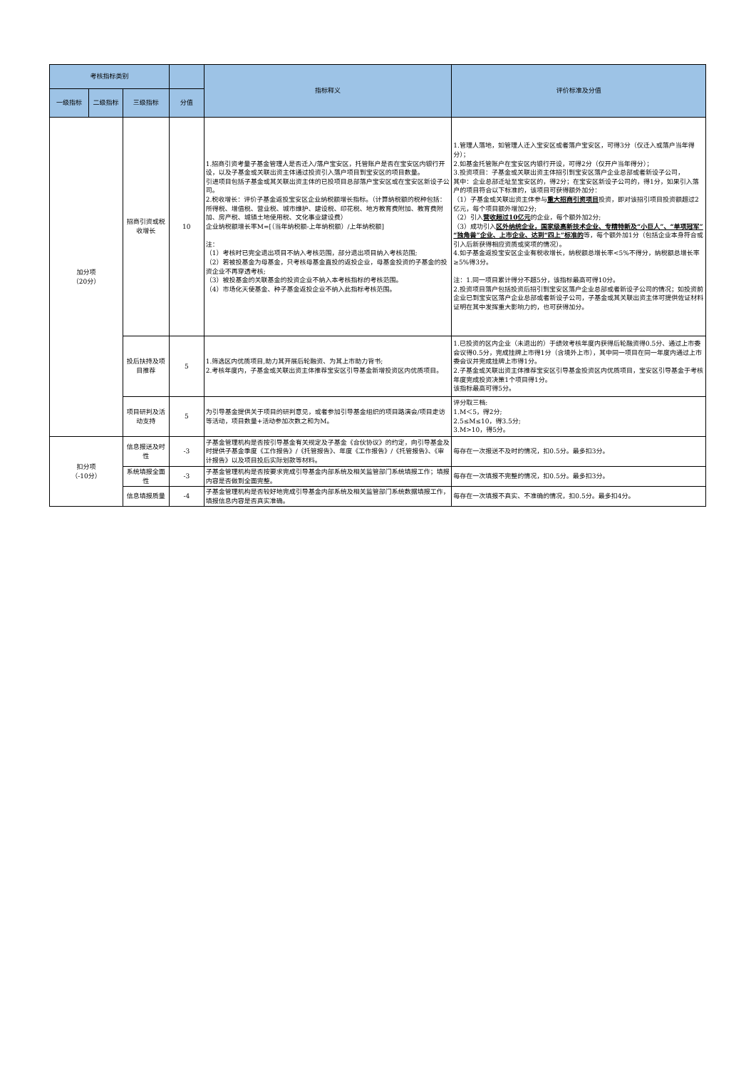| 考核指标类别 | | | | 指标释义 | 评价标准及分值 |
| --- | --- | --- | --- | --- | --- |
| 一级指标 | 二级指标 | 三级指标 | 分值 | | |
| 加分项 （20分） | | 招商引资或税收增长 | 10 | 1.招商引资考量子基金管理人是否迁入/落户宝安区，托管账户是否在宝安区内银行开设，以及子基金或关联出资主体通过投资引入落户项目到宝安区的项目数量。 引进项目包括子基金或其关联出资主体的已投项目总部落户宝安区或在宝安区新设子公司。 2.税收增长：评价子基金返投宝安区企业纳税额增长指标。（计算纳税额的税种包括：所得税、增值税、营业税、城市维护、建设税、印花税、地方教育费附加、教育费附加、房产税、城镇土地使用税、文化事业建设费） 企业纳税额增长率M=[（当年纳税额-上年纳税额）/上年纳税额] 注： （1）考核时已完全退出项目不纳入考核范围，部分退出项目纳入考核范围; （2）若被投基金为母基金，只考核母基金直投的返投企业，母基金投资的子基金的投资企业不再穿透考核; （3）被投基金的关联基金的投资企业不纳入本考核指标的考核范围。 （4）市场化天使基金、种子基金返投企业不纳入此指标考核范围。 | 1.管理人落地，如管理人迁入宝安区或者落户宝安区，可得3分（仅迁入或落户当年得分）； 2.如基金托管账户在宝安区内银行开设，可得2分（仅开户当年得分）； 3.投资项目：子基金或关联出资主体招引到宝安区落户企业总部或者新设子公司， 其中：企业总部迁址至宝安区的，得2分；在宝安区新设子公司的，得1分，如果引入落户的项目符合以下标准的，该项目可获得额外加分： （1）子基金或关联出资主体参与 重大招商引资项目 投资，即对该招引项目投资额超过2亿元，每个项目额外增加2分; （2）引入 营收超过10亿元 的企业，每个额外加2分; （3）成功引入 区外纳统企业，国家级高新技术企业、专精特新及“小巨人”、“单项冠军”“独角兽”企业、上市企业、达到“四上”标准的 等，每个额外加1分（包括企业本身符合或引入后新获得相应资质或奖项的情况）。 4.如子基金返投宝安区企业有税收增长，纳税额总增长率<5%不得分，纳税额总增长率≥5%得3分。 注：1.同一项目累计得分不超5分，该指标最高可得10分。 2.投资项目落户包括投资后招引到宝安区落户企业总部或者新设子公司的情况；如投资前企业已到宝安区落户企业总部或者新设子公司，子基金或其关联出资主体可提供佐证材料证明在其中发挥重大影响力的，也可获得加分。 |
| | | 投后扶持及项目推荐 | 5 | 1.筛选区内优质项目,助力其开展后轮融资、为其上市助力背书; 2.考核年度内，子基金或关联出资主体推荐宝安区引导基金新增投资区内优质项目。 | 1.已投资的区内企业（未退出的）于绩效考核年度内获得后轮融资得0.5分、通过上市委会议得0.5分，完成挂牌上市得1分（含境外上市），其中同一项目在同一年度内通过上市委会议并完成挂牌上市得1分。 2.子基金或关联出资主体推荐宝安区引导基金投资区内优质项目，宝安区引导基金于考核年度完成投资决策1个项目得1分。 该指标最高可得5分。 |
| | | 项目研判及活动支持 | 5 | 为引导基金提供关于项目的研判意见，或者参加引导基金组织的项目路演会/项目走访等活动，项目数量+活动参加次数之和为M。 | 评分取三档: 1.M＜5，得2分; 2.5≤M≤10，得3.5分; 3.M>10，得5分。 |
| 扣分项 （-10分） | | 信息报送及时性 | -3 | 子基金管理机构是否按引导基金有关规定及子基金《合伙协议》的约定，向引导基金及时提供子基金季度《工作报告》/《托管报告》、年度《工作报告》/《托管报告》、《审计报告》以及项目投后实际划款等材料。 | 每存在一次报送不及时的情况，扣0.5分。最多扣3分。 |
| | | 系统填报全面性 | -3 | 子基金管理机构是否按要求完成引导基金内部系统及相关监管部门系统填报工作；填报内容是否做到全面完整。 | 每存在一次填报不完整的情况，扣0.5分。最多扣3分。 |
| | | 信息填报质量 | -4 | 子基金管理机构是否较好地完成引导基金内部系统及相关监管部门系统数据填报工作，填报信息内容是否真实准确。 | 每存在一次填报不真实、不准确的情况，扣0.5分。最多扣4分。 |